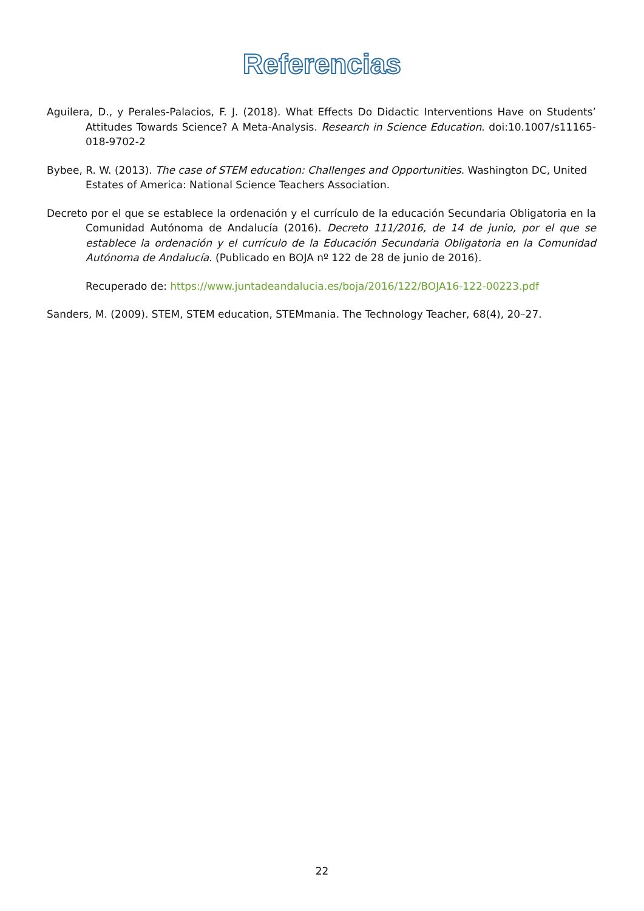Referencias
Aguilera, D., y Perales-Palacios, F. J. (2018). What Effects Do Didactic Interventions Have on Students’ Attitudes Towards Science? A Meta-Analysis. Research in Science Education. doi:10.1007/s11165-018-9702-2
Bybee, R. W. (2013). The case of STEM education: Challenges and Opportunities. Washington DC, United Estates of America: National Science Teachers Association.
Decreto por el que se establece la ordenación y el currículo de la educación Secundaria Obligatoria en la Comunidad Autónoma de Andalucía (2016). Decreto 111/2016, de 14 de junio, por el que se establece la ordenación y el currículo de la Educación Secundaria Obligatoria en la Comunidad Autónoma de Andalucía. (Publicado en BOJA nº 122 de 28 de junio de 2016).
Recuperado de: https://www.juntadeandalucia.es/boja/2016/122/BOJA16-122-00223.pdf
Sanders, M. (2009). STEM, STEM education, STEMmania. The Technology Teacher, 68(4), 20–27.
22